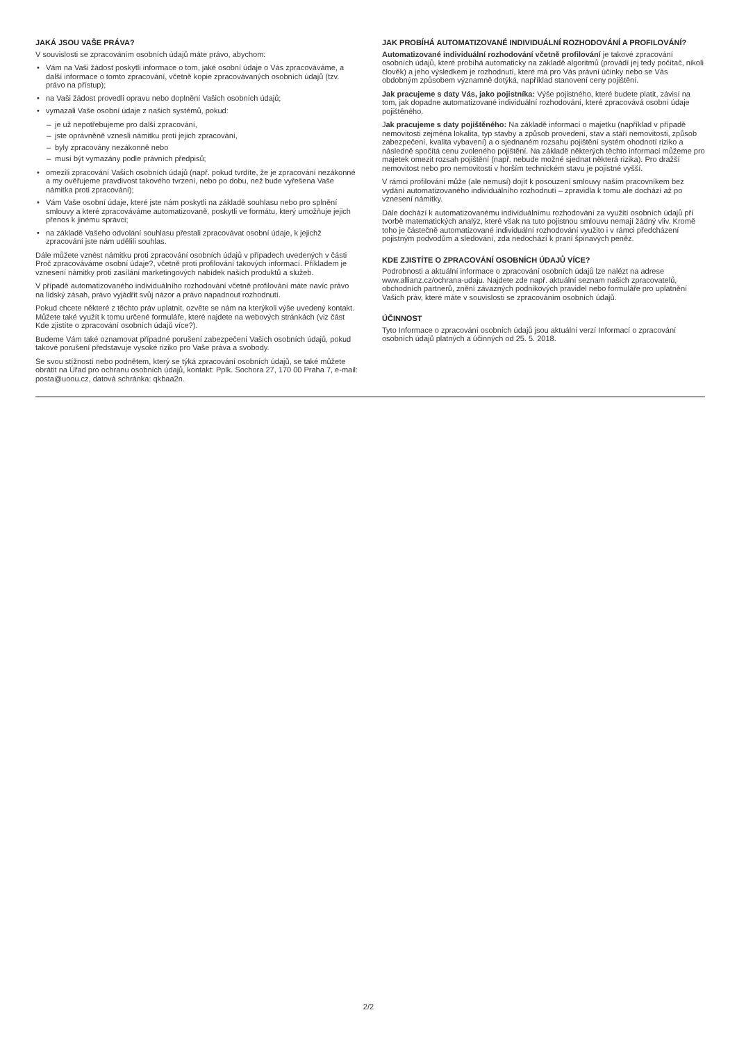JAKÁ JSOU VAŠE PRÁVA?
V souvislosti se zpracováním osobních údajů máte právo, abychom:
• Vám na Vaši žádost poskytli informace o tom, jaké osobní údaje o Vás zpracováváme, a další informace o tomto zpracování, včetně kopie zpracovávaných osobních údajů (tzv. právo na přístup);
• na Vaši žádost provedli opravu nebo doplnění Vašich osobních údajů;
• vymazali Vaše osobní údaje z našich systémů, pokud:
– je už nepotřebujeme pro další zpracování,
– jste oprávněně vznesli námitku proti jejich zpracování,
– byly zpracovány nezákonně nebo
– musí být vymazány podle právních předpisů;
• omezili zpracování Vašich osobních údajů (např. pokud tvrdíte, že je zpracování nezákonné a my ověřujeme pravdivost takového tvrzení, nebo po dobu, než bude vyřešena Vaše námitka proti zpracování);
• Vám Vaše osobní údaje, které jste nám poskytli na základě souhlasu nebo pro splnění smlouvy a které zpracováváme automatizovaně, poskytli ve formátu, který umožňuje jejich přenos k jinému správci;
• na základě Vašeho odvolání souhlasu přestali zpracovávat osobní údaje, k jejichž zpracování jste nám udělili souhlas.
Dále můžete vznést námitku proti zpracování osobních údajů v případech uvedených v části Proč zpracováváme osobní údaje?, včetně proti profilování takových informací. Příkladem je vznesení námitky proti zasílání marketingových nabídek našich produktů a služeb.
V případě automatizovaného individuálního rozhodování včetně profilování máte navíc právo na lidský zásah, právo vyjádřit svůj názor a právo napadnout rozhodnutí.
Pokud chcete některé z těchto práv uplatnit, ozvěte se nám na kterýkoli výše uvedený kontakt. Můžete také využít k tomu určené formuláře, které najdete na webových stránkách (viz část Kde zjistíte o zpracování osobních údajů více?).
Budeme Vám také oznamovat případné porušení zabezpečení Vašich osobních údajů, pokud takové porušení představuje vysoké riziko pro Vaše práva a svobody.
Se svou stížností nebo podnětem, který se týká zpracování osobních údajů, se také můžete obrátit na Úřad pro ochranu osobních údajů, kontakt: Pplk. Sochora 27, 170 00 Praha 7, e-mail: posta@uoou.cz, datová schránka: qkbaa2n.
JAK PROBÍHÁ AUTOMATIZOVANÉ INDIVIDUÁLNÍ ROZHODOVÁNÍ A PROFILOVÁNÍ?
Automatizované individuální rozhodování včetně profilování je takové zpracování osobních údajů, které probíhá automaticky na základě algoritmů (provádí jej tedy počítač, nikoli člověk) a jeho výsledkem je rozhodnutí, které má pro Vás právní účinky nebo se Vás obdobným způsobem významně dotýká, například stanovení ceny pojištění.
Jak pracujeme s daty Vás, jako pojistníka: Výše pojistného, které budete platit, závisí na tom, jak dopadne automatizované individuální rozhodování, které zpracovává osobní údaje pojištěného.
Jak pracujeme s daty pojištěného: Na základě informací o majetku (například v případě nemovitosti zejména lokalita, typ stavby a způsob provedení, stav a stáří nemovitosti, způsob zabezpečení, kvalita vybavení) a o sjednaném rozsahu pojištění systém ohodnotí riziko a následně spočítá cenu zvoleného pojištění. Na základě některých těchto informací můžeme pro majetek omezit rozsah pojištění (např. nebude možné sjednat některá rizika). Pro dražší nemovitost nebo pro nemovitosti v horším technickém stavu je pojistné vyšší.
V rámci profilování může (ale nemusí) dojít k posouzení smlouvy naším pracovníkem bez vydání automatizovaného individuálního rozhodnutí – zpravidla k tomu ale dochází až po vznesení námitky.
Dále dochází k automatizovanému individuálnímu rozhodování za využití osobních údajů při tvorbě matematických analýz, které však na tuto pojistnou smlouvu nemají žádný vliv. Kromě toho je částečně automatizované individuální rozhodování využito i v rámci předcházení pojistným podvodům a sledování, zda nedochází k praní špinavých peněz.
KDE ZJISTÍTE O ZPRACOVÁNÍ OSOBNÍCH ÚDAJŮ VÍCE?
Podrobnosti a aktuální informace o zpracování osobních údajů lze nalézt na adrese www.allianz.cz/ochrana-udaju. Najdete zde např. aktuální seznam našich zpracovatelů, obchodních partnerů, znění závazných podnikových pravidel nebo formuláře pro uplatnění Vašich práv, které máte v souvislosti se zpracováním osobních údajů.
ÚČINNOST
Tyto Informace o zpracování osobních údajů jsou aktuální verzí Informací o zpracování osobních údajů platných a účinných od 25. 5. 2018.
2/2